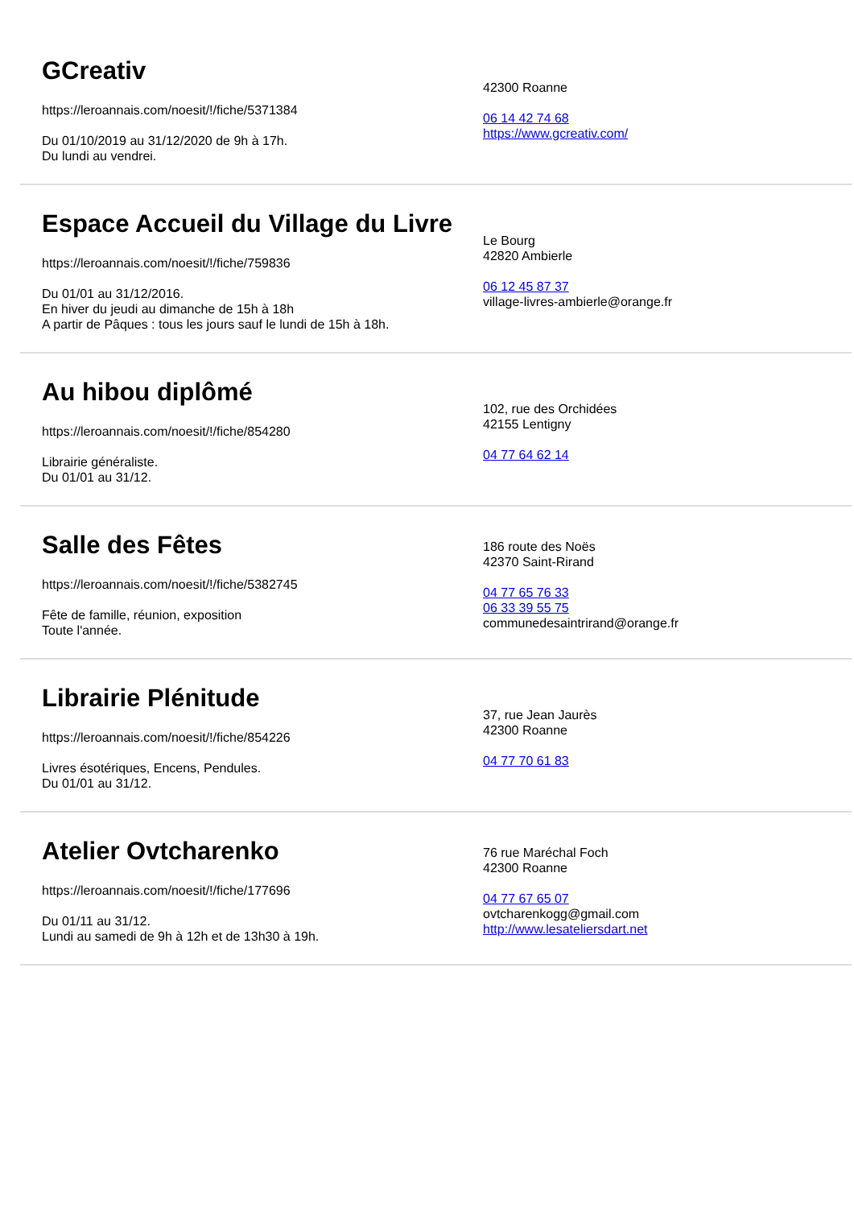GCreativ
https://leroannais.com/noesit/!/fiche/5371384
Du 01/10/2019 au 31/12/2020 de 9h à 17h.
Du lundi au vendrei.
42300 Roanne
06 14 42 74 68
https://www.gcreativ.com/
Espace Accueil du Village du Livre
https://leroannais.com/noesit/!/fiche/759836
Du 01/01 au 31/12/2016.
En hiver du jeudi au dimanche de 15h à 18h
A partir de Pâques : tous les jours sauf le lundi de 15h à 18h.
Le Bourg
42820 Ambierle
06 12 45 87 37
village-livres-ambierle@orange.fr
Au hibou diplômé
https://leroannais.com/noesit/!/fiche/854280
Librairie généraliste.
Du 01/01 au 31/12.
102, rue des Orchidées
42155 Lentigny
04 77 64 62 14
Salle des Fêtes
https://leroannais.com/noesit/!/fiche/5382745
Fête de famille, réunion, exposition
Toute l'année.
186 route des Noës
42370 Saint-Rirand
04 77 65 76 33
06 33 39 55 75
communedesaintrirand@orange.fr
Librairie Plénitude
https://leroannais.com/noesit/!/fiche/854226
Livres ésotériques, Encens, Pendules.
Du 01/01 au 31/12.
37, rue Jean Jaurès
42300 Roanne
04 77 70 61 83
Atelier Ovtcharenko
https://leroannais.com/noesit/!/fiche/177696
Du 01/11 au 31/12.
Lundi au samedi de 9h à 12h et de 13h30 à 19h.
76 rue Maréchal Foch
42300 Roanne
04 77 67 65 07
ovtcharenkogg@gmail.com
http://www.lesateliersdart.net